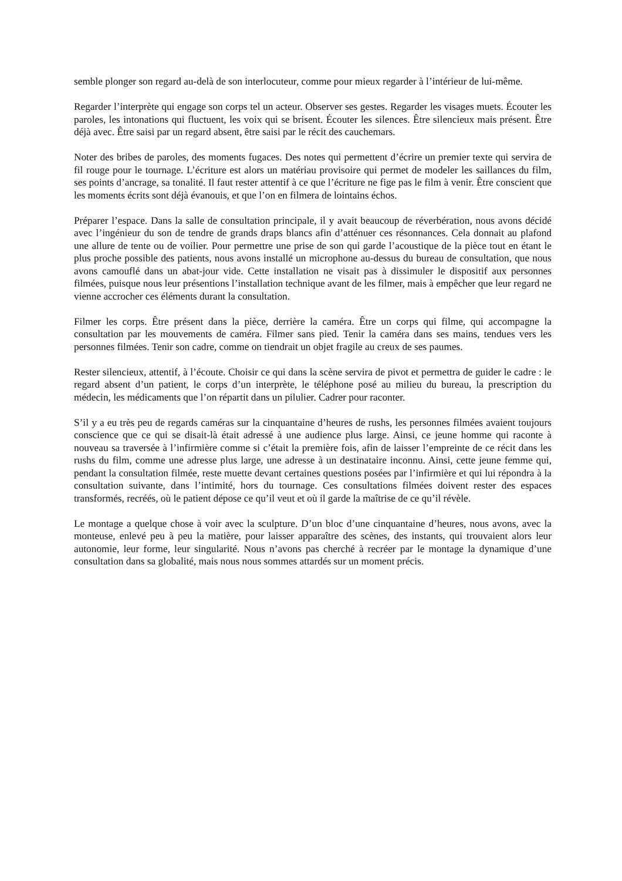semble plonger son regard au-delà de son interlocuteur, comme pour mieux regarder à l’intérieur de lui-même.
Regarder l’interprète qui engage son corps tel un acteur. Observer ses gestes. Regarder les visages muets. Écouter les paroles, les intonations qui fluctuent, les voix qui se brisent. Écouter les silences. Être silencieux mais présent. Être déjà avec. Être saisi par un regard absent, être saisi par le récit des cauchemars.
Noter des bribes de paroles, des moments fugaces. Des notes qui permettent d’écrire un premier texte qui servira de fil rouge pour le tournage. L’écriture est alors un matériau provisoire qui permet de modeler les saillances du film, ses points d’ancrage, sa tonalité. Il faut rester attentif à ce que l’écriture ne fige pas le film à venir. Être conscient que les moments écrits sont déjà évanouis, et que l’on en filmera de lointains échos.
Préparer l’espace. Dans la salle de consultation principale, il y avait beaucoup de réverbération, nous avons décidé avec l’ingénieur du son de tendre de grands draps blancs afin d’atténuer ces résonnances. Cela donnait au plafond une allure de tente ou de voilier. Pour permettre une prise de son qui garde l’acoustique de la pièce tout en étant le plus proche possible des patients, nous avons installé un microphone au-dessus du bureau de consultation, que nous avons camouflé dans un abat-jour vide. Cette installation ne visait pas à dissimuler le dispositif aux personnes filmées, puisque nous leur présentions l’installation technique avant de les filmer, mais à empêcher que leur regard ne vienne accrocher ces éléments durant la consultation.
Filmer les corps. Être présent dans la pièce, derrière la caméra. Être un corps qui filme, qui accompagne la consultation par les mouvements de caméra. Filmer sans pied. Tenir la caméra dans ses mains, tendues vers les personnes filmées. Tenir son cadre, comme on tiendrait un objet fragile au creux de ses paumes.
Rester silencieux, attentif, à l’écoute. Choisir ce qui dans la scène servira de pivot et permettra de guider le cadre : le regard absent d’un patient, le corps d’un interprète, le téléphone posé au milieu du bureau, la prescription du médecin, les médicaments que l’on répartit dans un pilulier. Cadrer pour raconter.
S’il y a eu très peu de regards caméras sur la cinquantaine d’heures de rushs, les personnes filmées avaient toujours conscience que ce qui se disait-là était adressé à une audience plus large. Ainsi, ce jeune homme qui raconte à nouveau sa traversée à l’infirmière comme si c’était la première fois, afin de laisser l’empreinte de ce récit dans les rushs du film, comme une adresse plus large, une adresse à un destinataire inconnu. Ainsi, cette jeune femme qui, pendant la consultation filmée, reste muette devant certaines questions posées par l’infirmière et qui lui répondra à la consultation suivante, dans l’intimité, hors du tournage. Ces consultations filmées doivent rester des espaces transformés, recréés, où le patient dépose ce qu’il veut et où il garde la maîtrise de ce qu’il révèle.
Le montage a quelque chose à voir avec la sculpture. D’un bloc d’une cinquantaine d’heures, nous avons, avec la monteuse, enlevé peu à peu la matière, pour laisser apparaître des scènes, des instants, qui trouvaient alors leur autonomie, leur forme, leur singularité. Nous n’avons pas cherché à recréer par le montage la dynamique d’une consultation dans sa globalité, mais nous nous sommes attardés sur un moment précis.